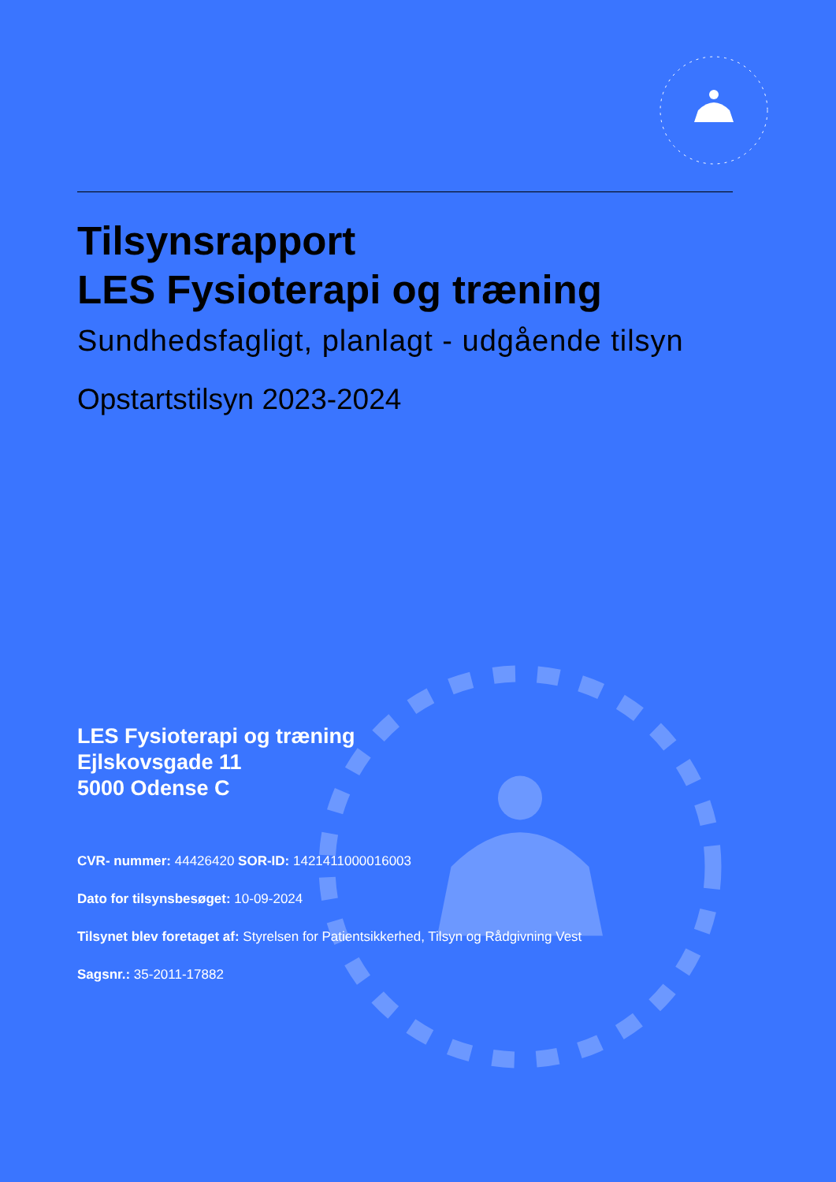Tilsynsrapport
LES Fysioterapi og træning
Sundhedsfagligt, planlagt - udgående tilsyn
Opstartstilsyn 2023-2024
LES Fysioterapi og træning
Ejlskovsgade 11
5000 Odense C
CVR- nummer: 44426420 SOR-ID: 1421411000016003
Dato for tilsynsbesøget: 10-09-2024
Tilsynet blev foretaget af: Styrelsen for Patientsikkerhed, Tilsyn og Rådgivning Vest
Sagsnr.: 35-2011-17882